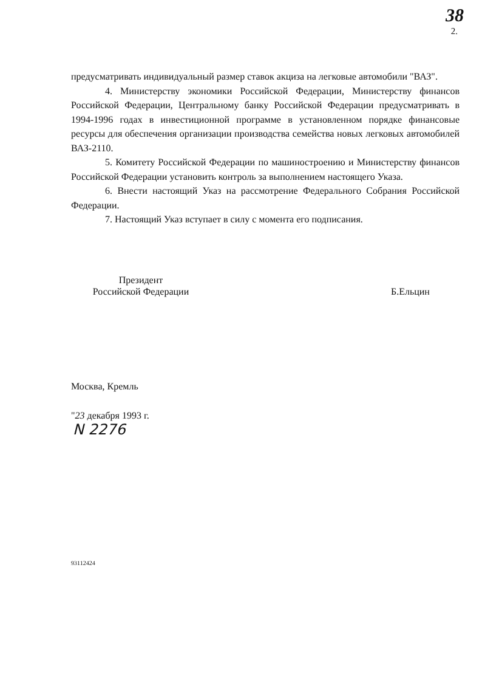38
2.
предусматривать индивидуальный размер ставок акциза на легковые автомобили "ВАЗ".
4. Министерству экономики Российской Федерации, Министерству финансов Российской Федерации, Центральному банку Российской Федерации предусматривать в 1994-1996 годах в инвестиционной программе в установленном порядке финансовые ресурсы для обеспечения организации производства семейства новых легковых автомобилей ВАЗ-2110.
5. Комитету Российской Федерации по машиностроению и Министерству финансов Российской Федерации установить контроль за выполнением настоящего Указа.
6. Внести настоящий Указ на рассмотрение Федерального Собрания Российской Федерации.
7. Настоящий Указ вступает в силу с момента его подписания.
Президент
Российской Федерации
Б.Ельцин
Москва, Кремль
"23 декабря 1993 г.
N 2276
93112424